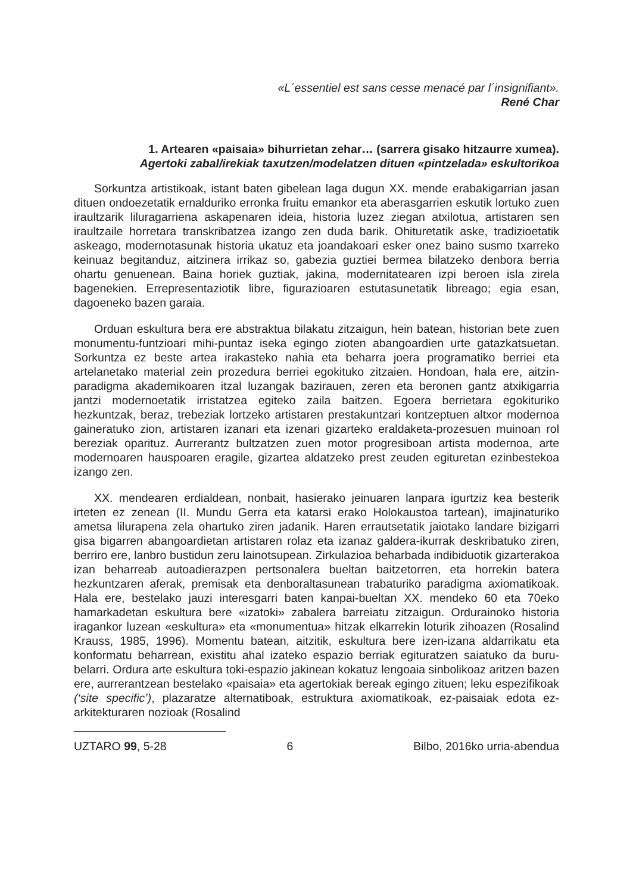«L´essentiel est sans cesse menacé par l´insignifiant».
René Char
1. Artearen «paisaia» bihurrietan zehar… (sarrera gisako hitzaurre xumea).
Agertoki zabal/irekiak taxutzen/modelatzen dituen «pintzelada» eskultorikoa
Sorkuntza artistikoak, istant baten gibelean laga dugun XX. mende erabakigarrian jasan dituen ondoezetatik ernalduriko erronka fruitu emankor eta aberasgarrien eskutik lortuko zuen iraultzarik liluragarriena askapenaren ideia, historia luzez ziegan atxilotua, artistaren sen iraultzaile horretara transkribatzea izango zen duda barik. Ohituretatik aske, tradizioetatik askeago, modernotasunak historia ukatuz eta joandakoari esker onez baino susmo txarreko keinuaz begitanduz, aitzinera irrikaz so, gabezia guztiei bermea bilatzeko denbora berria ohartu genuenean. Baina horiek guztiak, jakina, modernitatearen izpi beroen isla zirela bagenekien. Errepresentaziotik libre, figurazioaren estutasunetatik libreago; egia esan, dagoeneko bazen garaia.
Orduan eskultura bera ere abstraktua bilakatu zitzaigun, hein batean, historian bete zuen monumentu-funtzioari mihi-puntaz iseka egingo zioten abangoardien urte gatazkatsuetan. Sorkuntza ez beste artea irakasteko nahia eta beharra joera programatiko berriei eta artelanetako material zein prozedura berriei egokituko zitzaien. Hondoan, hala ere, aitzin-paradigma akademikoaren itzal luzangak bazirauen, zeren eta beronen gantz atxikigarria jantzi modernoetatik irristatzea egiteko zaila baitzen. Egoera berrietara egokituriko hezkuntzak, beraz, trebeziak lortzeko artistaren prestakuntzari kontzeptuen altxor modernoa gaineratuko zion, artistaren izanari eta izenari gizarteko eraldaketa-prozesuen muinoan rol bereziak oparituz. Aurrerantz bultzatzen zuen motor progresiboan artista modernoa, arte modernoaren hauspoaren eragile, gizartea aldatzeko prest zeuden egituretan ezinbestekoa izango zen.
XX. mendearen erdialdean, nonbait, hasierako jeinuaren lanpara igurtziz kea besterik irteten ez zenean (II. Mundu Gerra eta katarsi erako Holokaustoa tartean), imajinaturiko ametsa lilurapena zela ohartuko ziren jadanik. Haren errautsetatik jaiotako landare bizigarri gisa bigarren abangoardietan artistaren rolaz eta izanaz galdera-ikurrak deskribatuko ziren, berriro ere, lanbro bustidun zeru lainotsupean. Zirkulazioa beharbada indibiduotik gizarterakoa izan beharreab autoadierazpen pertsonalera bueltan baitzetorren, eta horrekin batera hezkuntzaren aferak, premisak eta denboraltasunean trabaturiko paradigma axiomatikoak. Hala ere, bestelako jauzi interesgarri baten kanpai-bueltan XX. mendeko 60 eta 70eko hamarkadetan eskultura bere «izatoki» zabalera barreiatu zitzaigun. Ordurainoko historia iragankor luzean «eskultura» eta «monumentua» hitzak elkarrekin loturik zihoazen (Rosalind Krauss, 1985, 1996). Momentu batean, aitzitik, eskultura bere izen-izana aldarrikatu eta konformatu beharrean, existitu ahal izateko espazio berriak egituratzen saiatuko da buru-belarri. Ordura arte eskultura toki-espazio jakinean kokatuz lengoaia sinbolikoaz aritzen bazen ere, aurrerantzean bestelako «paisaia» eta agertokiak bereak egingo zituen; leku espezifikoak (‘site specific’), plazaratze alternatiboak, estruktura axiomatikoak, ez-paisaiak edota ez-arkitekturaren nozioak (Rosalind
UZTARO 99, 5-28 6 Bilbo, 2016ko urria-abendua